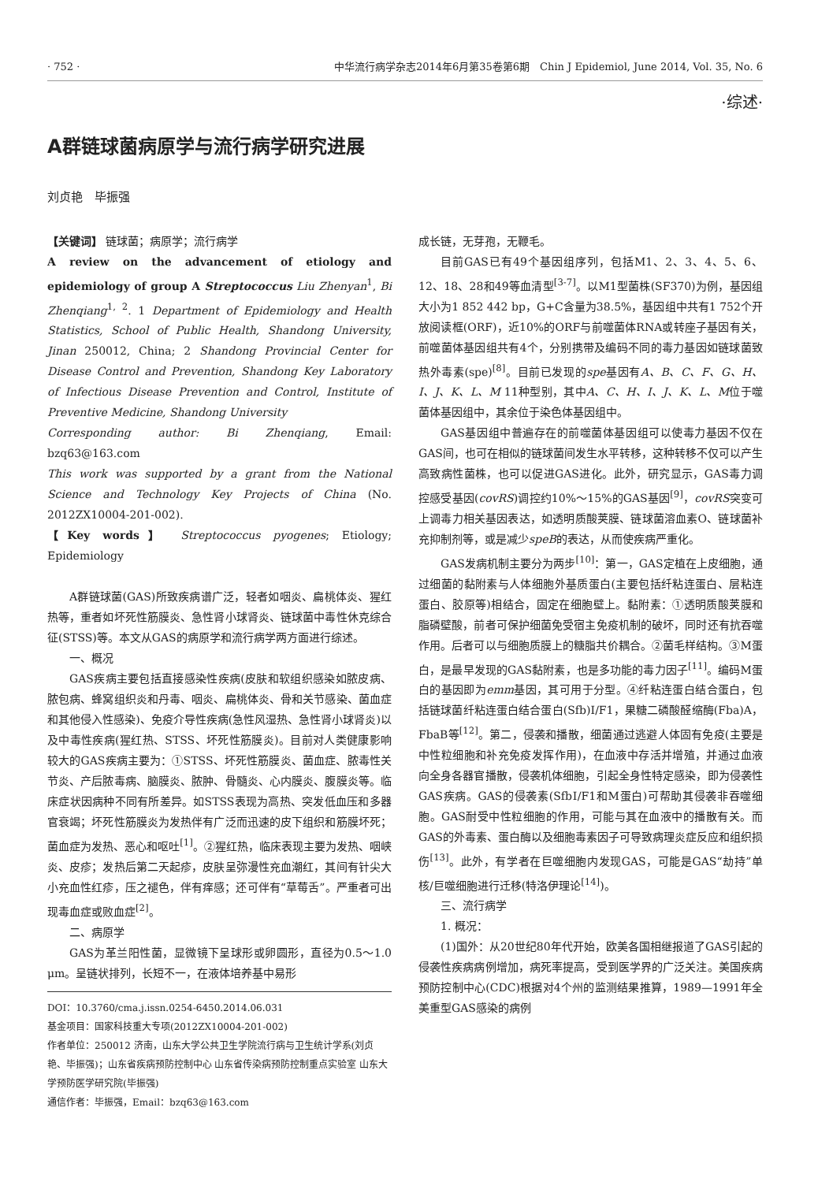· 752 · 中华流行病学杂志2014年6月第35卷第6期　Chin J Epidemiol, June 2014, Vol. 35, No. 6
·综述·
A群链球菌病原学与流行病学研究进展
刘贞艳　毕振强
【关键词】 链球菌；病原学；流行病学
A review on the advancement of etiology and epidemiology of group A Streptococcus Liu Zhenyan<sup>1</sup>, Bi Zhenqiang<sup>1, 2</sup>. 1 Department of Epidemiology and Health Statistics, School of Public Health, Shandong University, Jinan 250012, China; 2 Shandong Provincial Center for Disease Control and Prevention, Shandong Key Laboratory of Infectious Disease Prevention and Control, Institute of Preventive Medicine, Shandong University
Corresponding author: Bi Zhenqiang, Email: bzq63@163.com
This work was supported by a grant from the National Science and Technology Key Projects of China (No. 2012ZX10004-201-002).
【Key words】 Streptococcus pyogenes; Etiology; Epidemiology
A群链球菌(GAS)所致疾病谱广泛，轻者如咽炎、扁桃体炎、猩红热等，重者如坏死性筋膜炎、急性肾小球肾炎、链球菌中毒性休克综合征(STSS)等。本文从GAS的病原学和流行病学两方面进行综述。
一、概况
GAS疾病主要包括直接感染性疾病(皮肤和软组织感染如脓皮病、脓包病、蜂窝组织炎和丹毒、咽炎、扁桃体炎、骨和关节感染、菌血症和其他侵入性感染)、免疫介导性疾病(急性风湿热、急性肾小球肾炎)以及中毒性疾病(猩红热、STSS、坏死性筋膜炎)。目前对人类健康影响较大的GAS疾病主要为：①STSS、坏死性筋膜炎、菌血症、脓毒性关节炎、产后脓毒病、脑膜炎、脓肿、骨髓炎、心内膜炎、腹膜炎等。临床症状因病种不同有所差异。如STSS表现为高热、突发低血压和多器官衰竭；坏死性筋膜炎为发热伴有广泛而迅速的皮下组织和筋膜坏死；菌血症为发热、恶心和呕吐<sup>[1]</sup>。②猩红热，临床表现主要为发热、咽峡炎、皮疹；发热后第二天起疹，皮肤呈弥漫性充血潮红，其间有针尖大小充血性红疹，压之褪色，伴有痒感；还可伴有“草莓舌”。严重者可出现毒血症或败血症<sup>[2]</sup>。
二、病原学
GAS为革兰阳性菌，显微镜下呈球形或卵圆形，直径为0.5～1.0 μm。呈链状排列，长短不一，在液体培养基中易形
DOI：10.3760/cma.j.issn.0254-6450.2014.06.031
基金项目：国家科技重大专项(2012ZX10004-201-002)
作者单位：250012 济南，山东大学公共卫生学院流行病与卫生统计学系(刘贞艳、毕振强)；山东省疾病预防控制中心 山东省传染病预防控制重点实验室 山东大学预防医学研究院(毕振强)
通信作者：毕振强，Email：bzq63@163.com
成长链，无芽孢，无鞭毛。
目前GAS已有49个基因组序列，包括M1、2、3、4、5、6、12、18、28和49等血清型<sup>[3-7]</sup>。以M1型菌株(SF370)为例，基因组大小为1 852 442 bp，G+C含量为38.5%，基因组中共有1 752个开放阅读框(ORF)，近10%的ORF与前噬菌体RNA或转座子基因有关，前噬菌体基因组共有4个，分别携带及编码不同的毒力基因如链球菌致热外毒素(spe)<sup>[8]</sup>。目前已发现的spe基因有A、B、C、F、G、H、I、J、K、L、M 11种型别，其中A、C、H、I、J、K、L、M位于噬菌体基因组中，其余位于染色体基因组中。
GAS基因组中普遍存在的前噬菌体基因组可以使毒力基因不仅在GAS间，也可在相似的链球菌间发生水平转移，这种转移不仅可以产生高致病性菌株，也可以促进GAS进化。此外，研究显示，GAS毒力调控感受基因(covRS)调控约10%～15%的GAS基因<sup>[9]</sup>，covRS突变可上调毒力相关基因表达，如透明质酸荚膜、链球菌溶血素O、链球菌补充抑制剂等，或是减少speB的表达，从而使疾病严重化。
GAS发病机制主要分为两步<sup>[10]</sup>：第一，GAS定植在上皮细胞，通过细菌的黏附素与人体细胞外基质蛋白(主要包括纤粘连蛋白、层粘连蛋白、胶原等)相结合，固定在细胞壁上。黏附素：①透明质酸荚膜和脂磷壁酸，前者可保护细菌免受宿主免疫机制的破坏，同时还有抗吞噬作用。后者可以与细胞质膜上的糖脂共价耦合。②菌毛样结构。③M蛋白，是最早发现的GAS黏附素，也是多功能的毒力因子<sup>[11]</sup>。编码M蛋白的基因即为emm基因，其可用于分型。④纤粘连蛋白结合蛋白，包括链球菌纤粘连蛋白结合蛋白(Sfb)Ⅰ/F1，果糖二磷酸醛缩酶(Fba)A，FbaB等<sup>[12]</sup>。第二，侵袭和播散，细菌通过逃避人体固有免疫(主要是中性粒细胞和补充免疫发挥作用)，在血液中存活并增殖，并通过血液向全身各器官播散，侵袭机体细胞，引起全身性特定感染，即为侵袭性GAS疾病。GAS的侵袭素(SfbⅠ/F1和M蛋白)可帮助其侵袭非吞噬细胞。GAS耐受中性粒细胞的作用，可能与其在血液中的播散有关。而GAS的外毒素、蛋白酶以及细胞毒素因子可导致病理炎症反应和组织损伤<sup>[13]</sup>。此外，有学者在巨噬细胞内发现GAS，可能是GAS“劫持”单核/巨噬细胞进行迁移(特洛伊理论<sup>[14]</sup>)。
三、流行病学
1. 概况：
(1)国外：从20世纪80年代开始，欧美各国相继报道了GAS引起的侵袭性疾病病例增加，病死率提高，受到医学界的广泛关注。美国疾病预防控制中心(CDC)根据对4个州的监测结果推算，1989—1991年全美重型GAS感染的病例